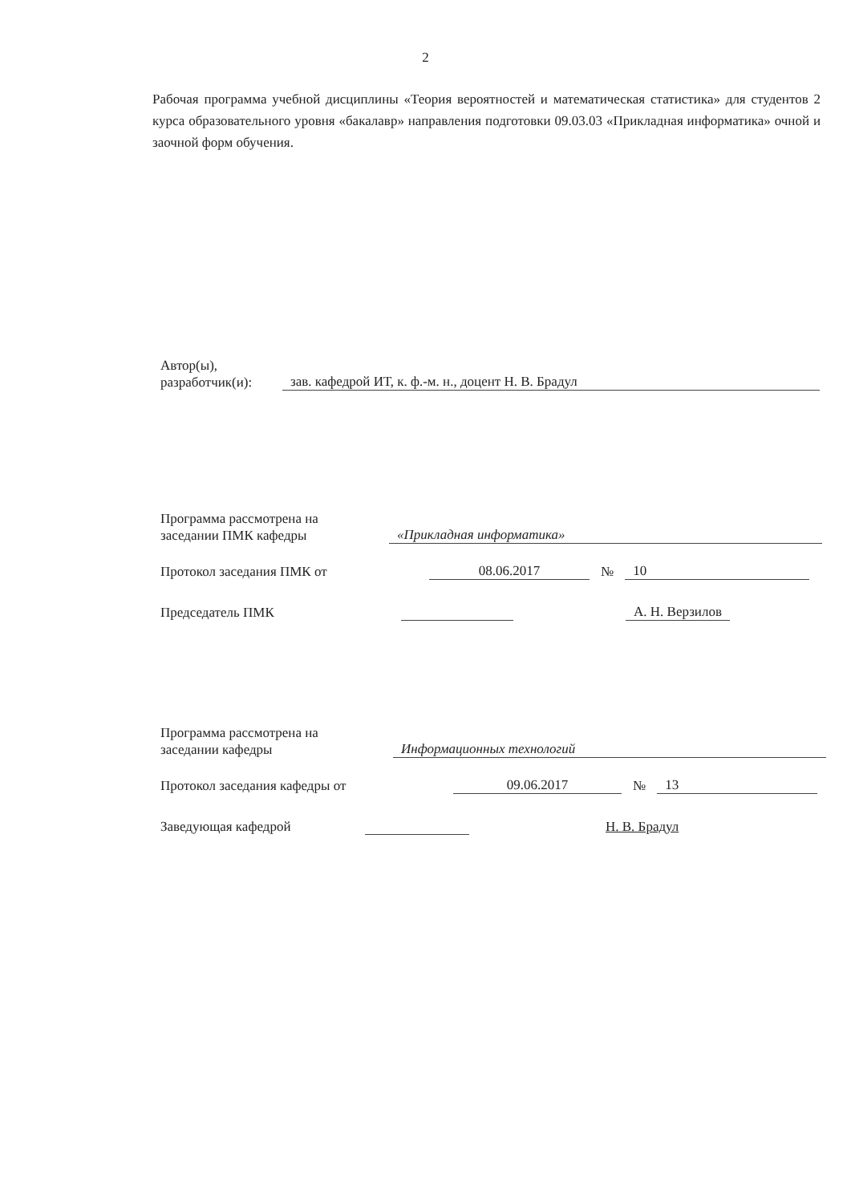2
Рабочая программа учебной дисциплины «Теория вероятностей и математическая статистика» для студентов 2 курса образовательного уровня «бакалавр» направления подготовки 09.03.03 «Прикладная информатика» очной и заочной форм обучения.
Автор(ы),
разработчик(и): зав. кафедрой ИТ, к. ф.-м. н., доцент Н. В. Брадул
Программа рассмотрена на
заседании ПМК кафедры «Прикладная информатика»
Протокол заседания ПМК от 08.06.2017 № 10
Председатель ПМК А. Н. Верзилов
Программа рассмотрена на
заседании кафедры Информационных технологий
Протокол заседания кафедры от 09.06.2017 № 13
Заведующая кафедрой Н. В. Брадул